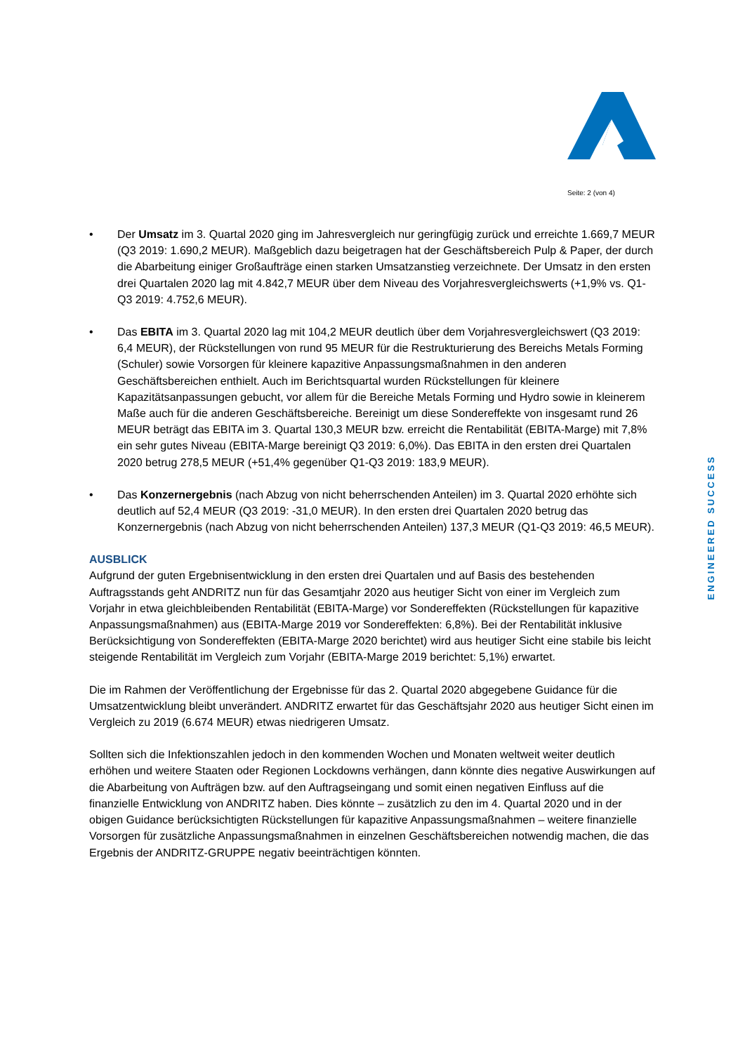Seite: 2 (von 4)
• Der Umsatz im 3. Quartal 2020 ging im Jahresvergleich nur geringfügig zurück und erreichte 1.669,7 MEUR (Q3 2019: 1.690,2 MEUR). Maßgeblich dazu beigetragen hat der Geschäftsbereich Pulp & Paper, der durch die Abarbeitung einiger Großaufträge einen starken Umsatzanstieg verzeichnete. Der Umsatz in den ersten drei Quartalen 2020 lag mit 4.842,7 MEUR über dem Niveau des Vorjahresvergleichswerts (+1,9% vs. Q1-Q3 2019: 4.752,6 MEUR).
• Das EBITA im 3. Quartal 2020 lag mit 104,2 MEUR deutlich über dem Vorjahresvergleichswert (Q3 2019: 6,4 MEUR), der Rückstellungen von rund 95 MEUR für die Restrukturierung des Bereichs Metals Forming (Schuler) sowie Vorsorgen für kleinere kapazitive Anpassungsmaßnahmen in den anderen Geschäftsbereichen enthielt. Auch im Berichtsquartal wurden Rückstellungen für kleinere Kapazitätsanpassungen gebucht, vor allem für die Bereiche Metals Forming und Hydro sowie in kleinerem Maße auch für die anderen Geschäftsbereiche. Bereinigt um diese Sondereffekte von insgesamt rund 26 MEUR beträgt das EBITA im 3. Quartal 130,3 MEUR bzw. erreicht die Rentabilität (EBITA-Marge) mit 7,8% ein sehr gutes Niveau (EBITA-Marge bereinigt Q3 2019: 6,0%). Das EBITA in den ersten drei Quartalen 2020 betrug 278,5 MEUR (+51,4% gegenüber Q1-Q3 2019: 183,9 MEUR).
• Das Konzernergebnis (nach Abzug von nicht beherrschenden Anteilen) im 3. Quartal 2020 erhöhte sich deutlich auf 52,4 MEUR (Q3 2019: -31,0 MEUR). In den ersten drei Quartalen 2020 betrug das Konzernergebnis (nach Abzug von nicht beherrschenden Anteilen) 137,3 MEUR (Q1-Q3 2019: 46,5 MEUR).
AUSBLICK
Aufgrund der guten Ergebnisentwicklung in den ersten drei Quartalen und auf Basis des bestehenden Auftragsstands geht ANDRITZ nun für das Gesamtjahr 2020 aus heutiger Sicht von einer im Vergleich zum Vorjahr in etwa gleichbleibenden Rentabilität (EBITA-Marge) vor Sondereffekten (Rückstellungen für kapazitive Anpassungsmaßnahmen) aus (EBITA-Marge 2019 vor Sondereffekten: 6,8%). Bei der Rentabilität inklusive Berücksichtigung von Sondereffekten (EBITA-Marge 2020 berichtet) wird aus heutiger Sicht eine stabile bis leicht steigende Rentabilität im Vergleich zum Vorjahr (EBITA-Marge 2019 berichtet: 5,1%) erwartet.
Die im Rahmen der Veröffentlichung der Ergebnisse für das 2. Quartal 2020 abgegebene Guidance für die Umsatzentwicklung bleibt unverändert. ANDRITZ erwartet für das Geschäftsjahr 2020 aus heutiger Sicht einen im Vergleich zu 2019 (6.674 MEUR) etwas niedrigeren Umsatz.
Sollten sich die Infektionszahlen jedoch in den kommenden Wochen und Monaten weltweit weiter deutlich erhöhen und weitere Staaten oder Regionen Lockdowns verhängen, dann könnte dies negative Auswirkungen auf die Abarbeitung von Aufträgen bzw. auf den Auftragseingang und somit einen negativen Einfluss auf die finanzielle Entwicklung von ANDRITZ haben. Dies könnte – zusätzlich zu den im 4. Quartal 2020 und in der obigen Guidance berücksichtigten Rückstellungen für kapazitive Anpassungsmaßnahmen – weitere finanzielle Vorsorgen für zusätzliche Anpassungsmaßnahmen in einzelnen Geschäftsbereichen notwendig machen, die das Ergebnis der ANDRITZ-GRUPPE negativ beeinträchtigen könnten.
ENGINEERED SUCCESS